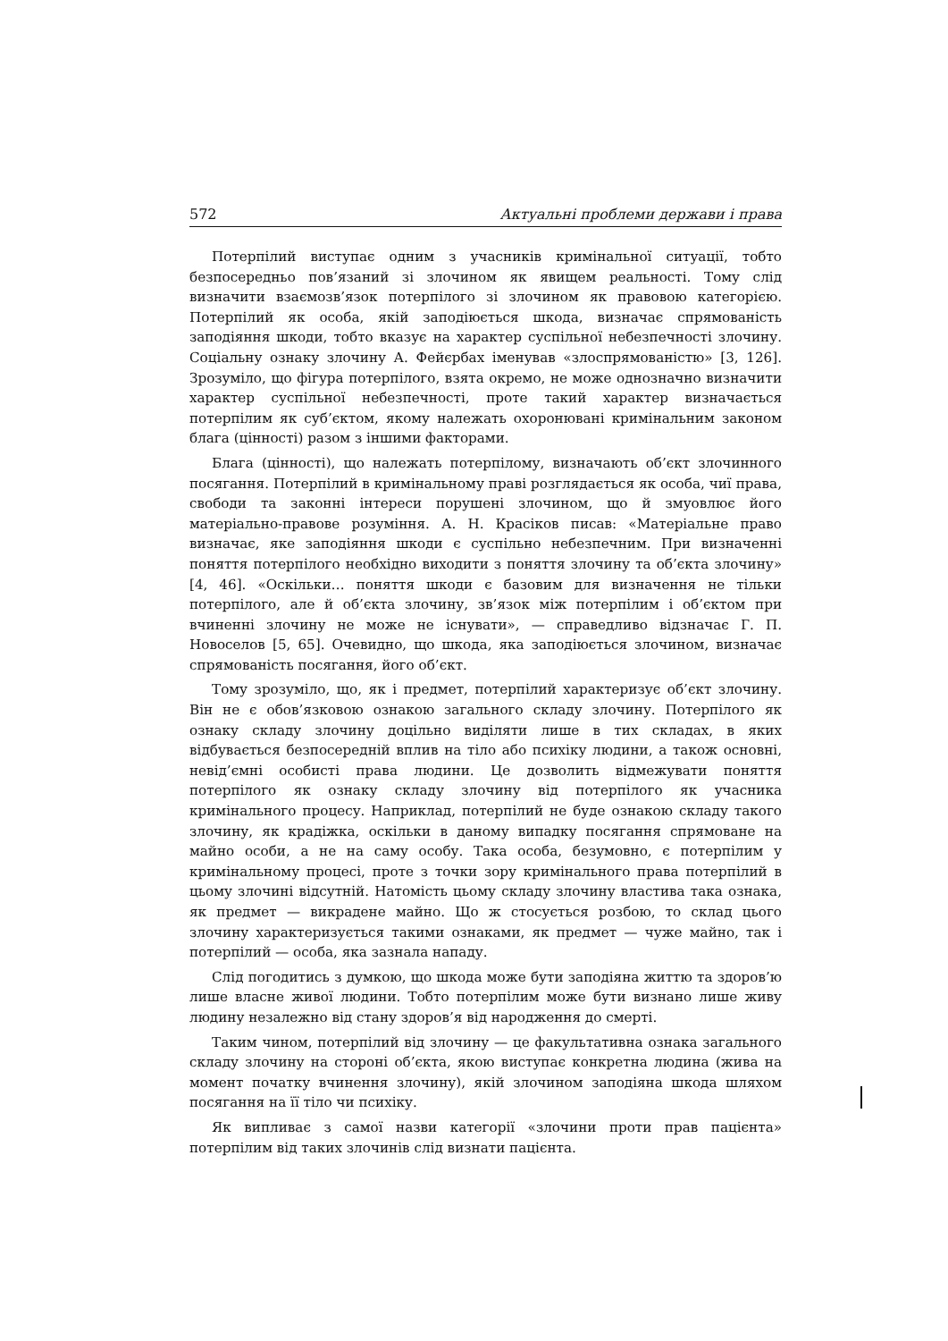572 Актуальні проблеми держави і права
Потерпілий виступає одним з учасників кримінальної ситуації, тобто безпосередньо пов’язаний зі злочином як явищем реальності. Тому слід визначити взаємозв’язок потерпілого зі злочином як правовою категорією. Потерпілий як особа, якій заподіюється шкода, визначає спрямованість заподіяння шкоди, тобто вказує на характер суспільної небезпечності злочину. Соціальну ознаку злочину А. Фейєрбах іменував «злоспрямованістю» [3, 126]. Зрозуміло, що фігура потерпілого, взята окремо, не може однозначно визначити характер суспільної небезпечності, проте такий характер визначається потерпілим як суб’єктом, якому належать охоронювані кримінальним законом блага (цінності) разом з іншими факторами.
Блага (цінності), що належать потерпілому, визначають об’єкт злочинного посягання. Потерпілий в кримінальному праві розглядається як особа, чиї права, свободи та законні інтереси порушені злочином, що й змуовлює його матеріально-правове розуміння. А. Н. Красіков писав: «Матеріальне право визначає, яке заподіяння шкоди є суспільно небезпечним. При визначенні поняття потерпілого необхідно виходити з поняття злочину та об’єкта злочину» [4, 46]. «Оскільки… поняття шкоди є базовим для визначення не тільки потерпілого, але й об’єкта злочину, зв’язок між потерпілим і об’єктом при вчиненні злочину не може не існувати», — справедливо відзначає Г. П. Новоселов [5, 65]. Очевидно, що шкода, яка заподіюється злочином, визначає спрямованість посягання, його об’єкт.
Тому зрозуміло, що, як і предмет, потерпілий характеризує об’єкт злочину. Він не є обов’язковою ознакою загального складу злочину. Потерпілого як ознаку складу злочину доцільно виділяти лише в тих складах, в яких відбувається безпосередній вплив на тіло або психіку людини, а також основні, невід’ємні особисті права людини. Це дозволить відмежувати поняття потерпілого як ознаку складу злочину від потерпілого як учасника кримінального процесу. Наприклад, потерпілий не буде ознакою складу такого злочину, як крадіжка, оскільки в даному випадку посягання спрямоване на майно особи, а не на саму особу. Така особа, безумовно, є потерпілим у кримінальному процесі, проте з точки зору кримінального права потерпілий в цьому злочині відсутній. Натомість цьому складу злочину властива така ознака, як предмет — викрадене майно. Що ж стосується розбою, то склад цього злочину характеризується такими ознаками, як предмет — чуже майно, так і потерпілий — особа, яка зазнала нападу.
Слід погодитись з думкою, що шкода може бути заподіяна життю та здоров’ю лише власне живої людини. Тобто потерпілим може бути визнано лише живу людину незалежно від стану здоров’я від народження до смерті.
Таким чином, потерпілий від злочину — це факультативна ознака загального складу злочину на стороні об’єкта, якою виступає конкретна людина (жива на момент початку вчинення злочину), якій злочином заподіяна шкода шляхом посягання на її тіло чи психіку.
Як випливає з самої назви категорії «злочини проти прав пацієнта» потерпілим від таких злочинів слід визнати пацієнта.